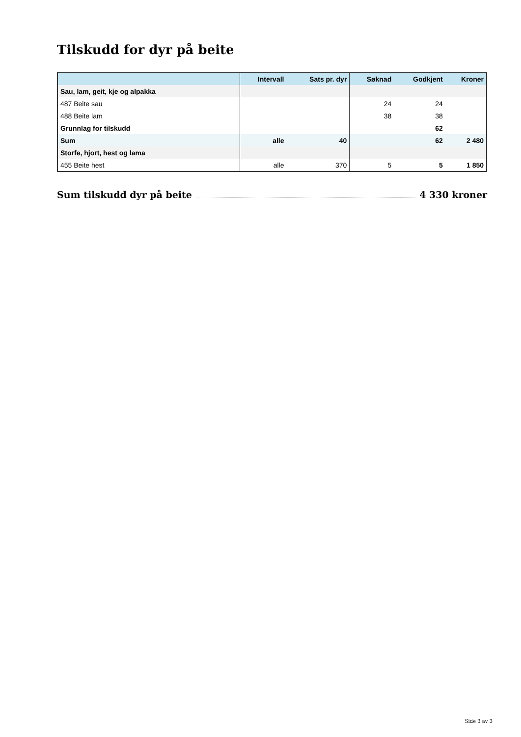Tilskudd for dyr på beite
| | Intervall | Sats pr. dyr | Søknad | Godkjent | Kroner |
| --- | --- | --- | --- | --- | --- |
| Sau, lam, geit, kje og alpakka | | | | | |
| 487 Beite sau | | | 24 | 24 | |
| 488 Beite lam | | | 38 | 38 | |
| Grunnlag for tilskudd | | | | 62 | |
| Sum | alle | 40 | | 62 | 2 480 |
| Storfe, hjort, hest og lama | | | | | |
| 455 Beite hest | alle | 370 | 5 | 5 | 1 850 |
Sum tilskudd dyr på beite 4 330 kroner
Side 3 av 3